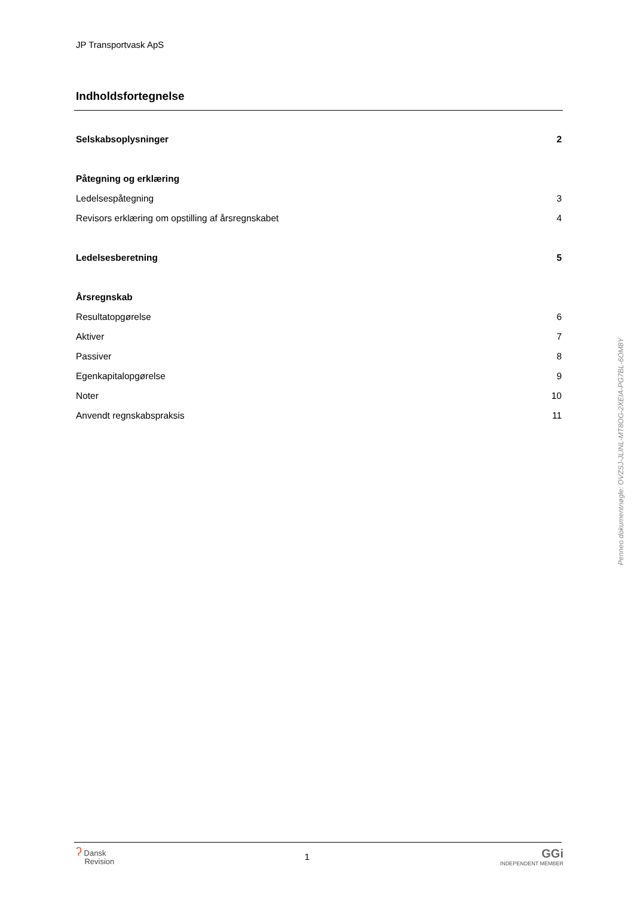JP Transportvask ApS
Indholdsfortegnelse
Selskabsoplysninger 2
Påtegning og erklæring
Ledelsespåtegning 3
Revisors erklæring om opstilling af årsregnskabet 4
Ledelsesberetning 5
Årsregnskab
Resultatopgørelse 6
Aktiver 7
Passiver 8
Egenkapitalopgørelse 9
Noter 10
Anvendt regnskabspraksis 11
Penneo dokumentnøgle: OVZSJ-JLINL-MT8OG-2XEIA-PG7BL-6OM8Y
ʔ Dansk
Revision
1
GGi
INDEPENDENT MEMBER